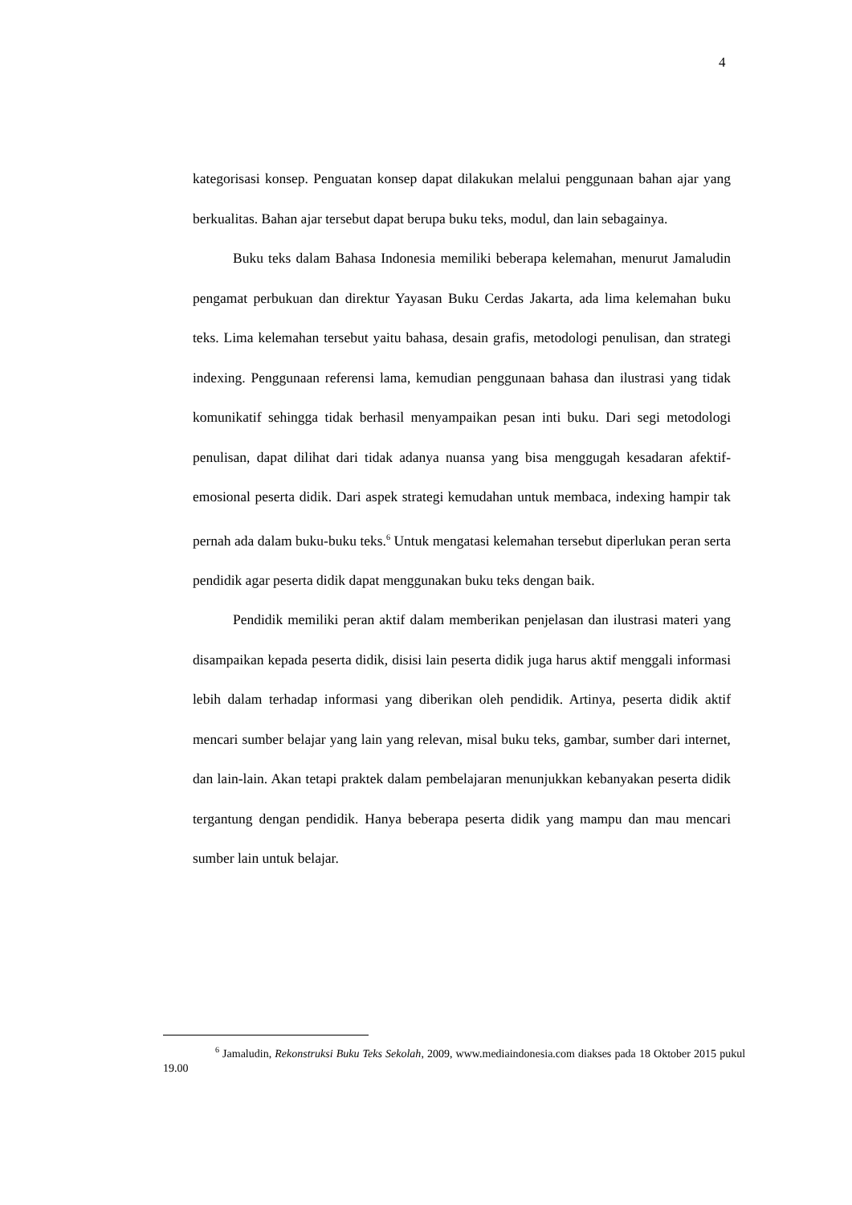4
kategorisasi konsep. Penguatan konsep dapat dilakukan melalui penggunaan bahan ajar yang berkualitas. Bahan ajar tersebut dapat berupa buku teks, modul, dan lain sebagainya.
Buku teks dalam Bahasa Indonesia memiliki beberapa kelemahan, menurut Jamaludin pengamat perbukuan dan direktur Yayasan Buku Cerdas Jakarta, ada lima kelemahan buku teks. Lima kelemahan tersebut yaitu bahasa, desain grafis, metodologi penulisan, dan strategi indexing. Penggunaan referensi lama, kemudian penggunaan bahasa dan ilustrasi yang tidak komunikatif sehingga tidak berhasil menyampaikan pesan inti buku. Dari segi metodologi penulisan, dapat dilihat dari tidak adanya nuansa yang bisa menggugah kesadaran afektif-emosional peserta didik. Dari aspek strategi kemudahan untuk membaca, indexing hampir tak pernah ada dalam buku-buku teks.<sup>6</sup> Untuk mengatasi kelemahan tersebut diperlukan peran serta pendidik agar peserta didik dapat menggunakan buku teks dengan baik.
Pendidik memiliki peran aktif dalam memberikan penjelasan dan ilustrasi materi yang disampaikan kepada peserta didik, disisi lain peserta didik juga harus aktif menggali informasi lebih dalam terhadap informasi yang diberikan oleh pendidik. Artinya, peserta didik aktif mencari sumber belajar yang lain yang relevan, misal buku teks, gambar, sumber dari internet, dan lain-lain. Akan tetapi praktek dalam pembelajaran menunjukkan kebanyakan peserta didik tergantung dengan pendidik. Hanya beberapa peserta didik yang mampu dan mau mencari sumber lain untuk belajar.
<sup>6</sup> Jamaludin, Rekonstruksi Buku Teks Sekolah, 2009, www.mediaindonesia.com diakses pada 18 Oktober 2015 pukul 19.00